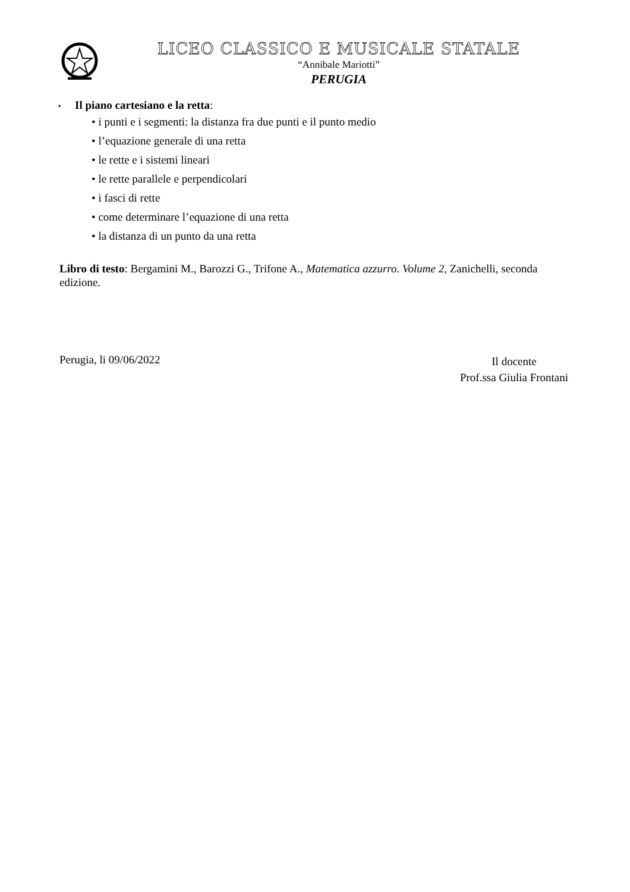LICEO CLASSICO E MUSICALE STATALE
“Annibale Mariotti”
PERUGIA
▪ Il piano cartesiano e la retta:
• i punti e i segmenti: la distanza fra due punti e il punto medio
• l’equazione generale di una retta
• le rette e i sistemi lineari
• le rette parallele e perpendicolari
• i fasci di rette
• come determinare l’equazione di una retta
• la distanza di un punto da una retta
Libro di testo: Bergamini M., Barozzi G., Trifone A., Matematica azzurro. Volume 2, Zanichelli, seconda edizione.
Perugia, li 09/06/2022
Il docente
Prof.ssa Giulia Frontani